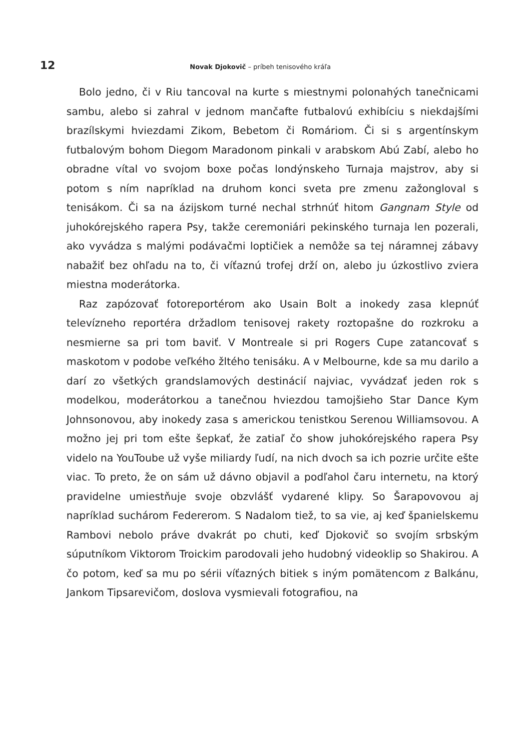12
Novak Djokovič – príbeh tenisového kráľa
Bolo jedno, či v Riu tancoval na kurte s miestnymi polonahých tanečnicami sambu, alebo si zahral v jednom mančafte futbalovú exhibíciu s niekdajšími brazílskymi hviezdami Zikom, Bebetom či Romáriom. Či si s argentínskym futbalovým bohom Diegom Maradonom pinkali v arabskom Abú Zabí, alebo ho obradne vítal vo svojom boxe počas londýnskeho Turnaja majstrov, aby si potom s ním napríklad na druhom konci sveta pre zmenu zažongloval s tenisákom. Či sa na ázijskom turné nechal strhnúť hitom Gangnam Style od juhokórejského rapera Psy, takže ceremoniári pekinského turnaja len pozerali, ako vyvádza s malými podávačmi loptičiek a nemôže sa tej náramnej zábavy nabažiť bez ohľadu na to, či víťaznú trofej drží on, alebo ju úzkostlivo zviera miestna moderátorka.
Raz zapózovať fotoreportérom ako Usain Bolt a inokedy zasa klepnúť televízneho reportéra držadlom tenisovej rakety roztopašne do rozkroku a nesmierne sa pri tom baviť. V Montreale si pri Rogers Cupe zatancovať s maskotom v podobe veľkého žltého tenisáku. A v Melbourne, kde sa mu darilo a darí zo všetkých grandslamových destinácií najviac, vyvádzať jeden rok s modelkou, moderátorkou a tanečnou hviezdou tamojšieho Star Dance Kym Johnsonovou, aby inokedy zasa s americkou tenistkou Serenou Williamsovou. A možno jej pri tom ešte šepkať, že zatiaľ čo show juhokórejského rapera Psy videlo na YouToube už vyše miliardy ľudí, na nich dvoch sa ich pozrie určite ešte viac. To preto, že on sám už dávno objavil a podľahol čaru internetu, na ktorý pravidelne umiestňuje svoje obzvlášť vydarené klipy. So Šarapovovou aj napríklad suchárom Federerom. S Nadalom tiež, to sa vie, aj keď španielskemu Rambovi nebolo práve dvakrát po chuti, keď Djokovič so svojím srbským súputníkom Viktorom Troickim parodovali jeho hudobný videoklip so Shakirou. A čo potom, keď sa mu po sérii víťazných bitiek s iným pomätencom z Balkánu, Jankom Tipsarevičom, doslova vysmievali fotografiou, na